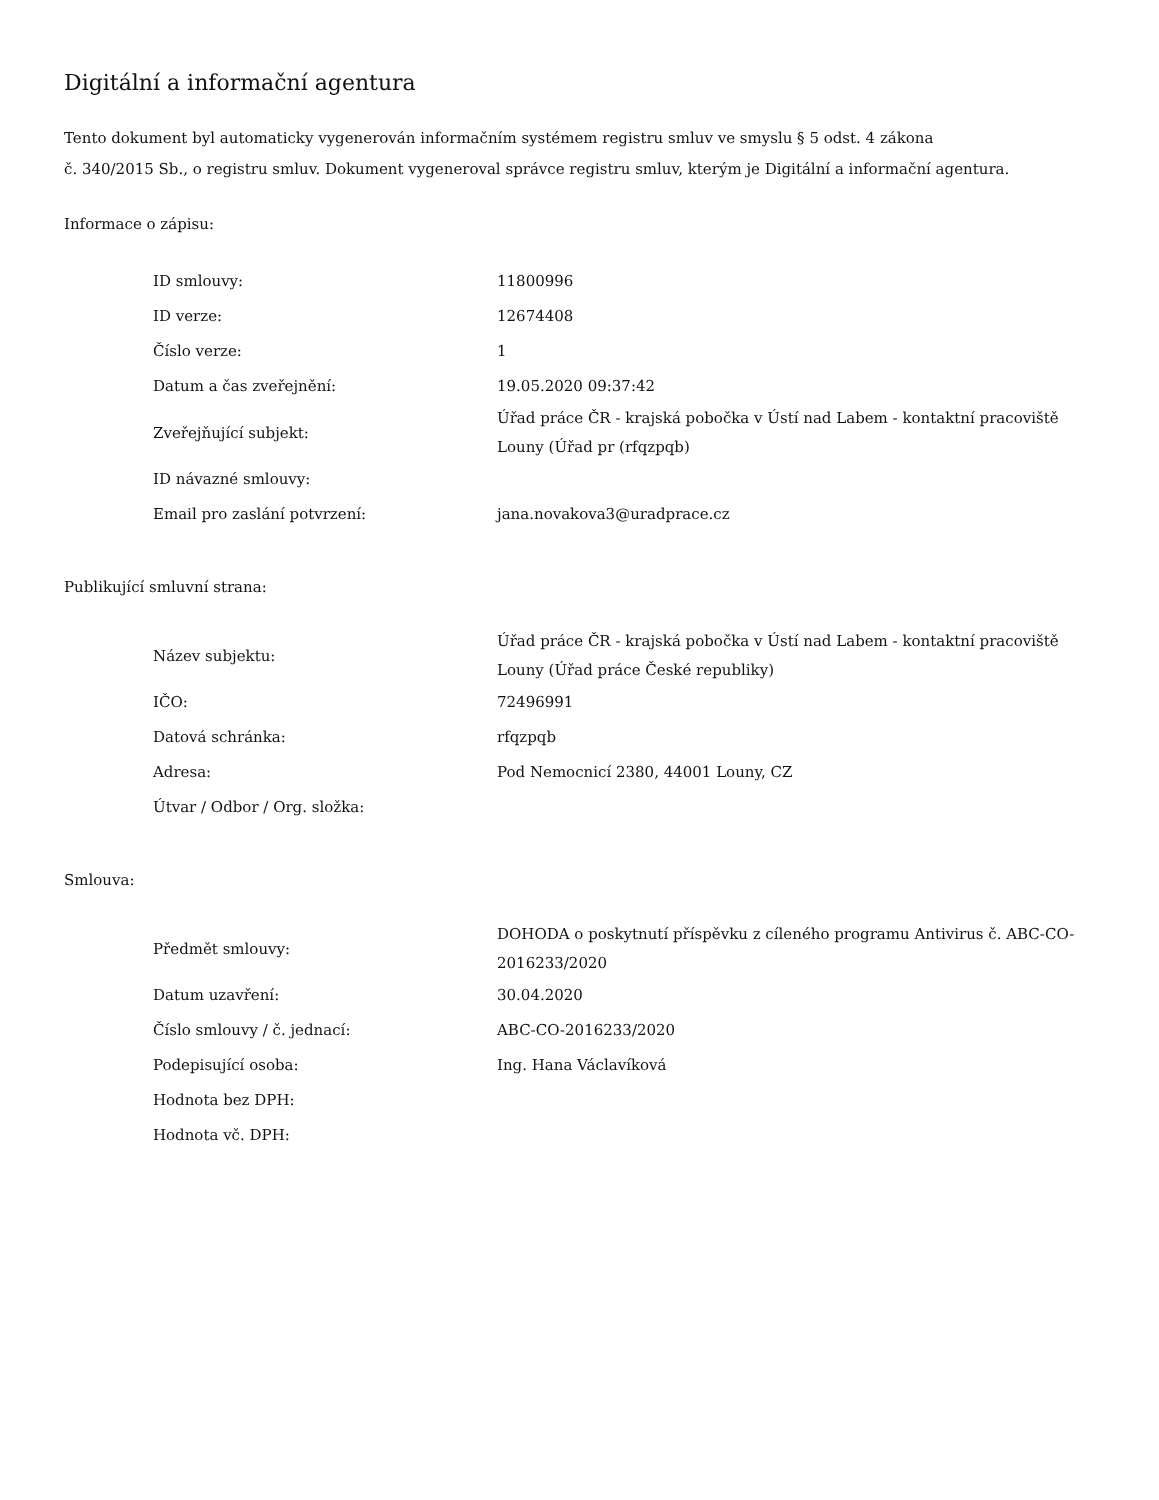Digitální a informační agentura
Tento dokument byl automaticky vygenerován informačním systémem registru smluv ve smyslu § 5 odst. 4 zákona
č. 340/2015 Sb., o registru smluv. Dokument vygeneroval správce registru smluv, kterým je Digitální a informační agentura.
Informace o zápisu:
| ID smlouvy: | 11800996 |
| ID verze: | 12674408 |
| Číslo verze: | 1 |
| Datum a čas zveřejnění: | 19.05.2020 09:37:42 |
| Zveřejňující subjekt: | Úřad práce ČR - krajská pobočka v Ústí nad Labem - kontaktní pracoviště Louny (Úřad pr (rfqzpqb) |
| ID návazné smlouvy: | |
| Email pro zaslání potvrzení: | jana.novakova3@uradprace.cz |
Publikující smluvní strana:
| Název subjektu: | Úřad práce ČR - krajská pobočka v Ústí nad Labem - kontaktní pracoviště Louny (Úřad práce České republiky) |
| IČO: | 72496991 |
| Datová schránka: | rfqzpqb |
| Adresa: | Pod Nemocnicí 2380, 44001 Louny, CZ |
| Útvar / Odbor / Org. složka: | |
Smlouva:
| Předmět smlouvy: | DOHODA o poskytnutí příspěvku z cíleného programu Antivirus č. ABC-CO-2016233/2020 |
| Datum uzavření: | 30.04.2020 |
| Číslo smlouvy / č. jednací: | ABC-CO-2016233/2020 |
| Podepisující osoba: | Ing. Hana Václavíková |
| Hodnota bez DPH: | |
| Hodnota vč. DPH: | |